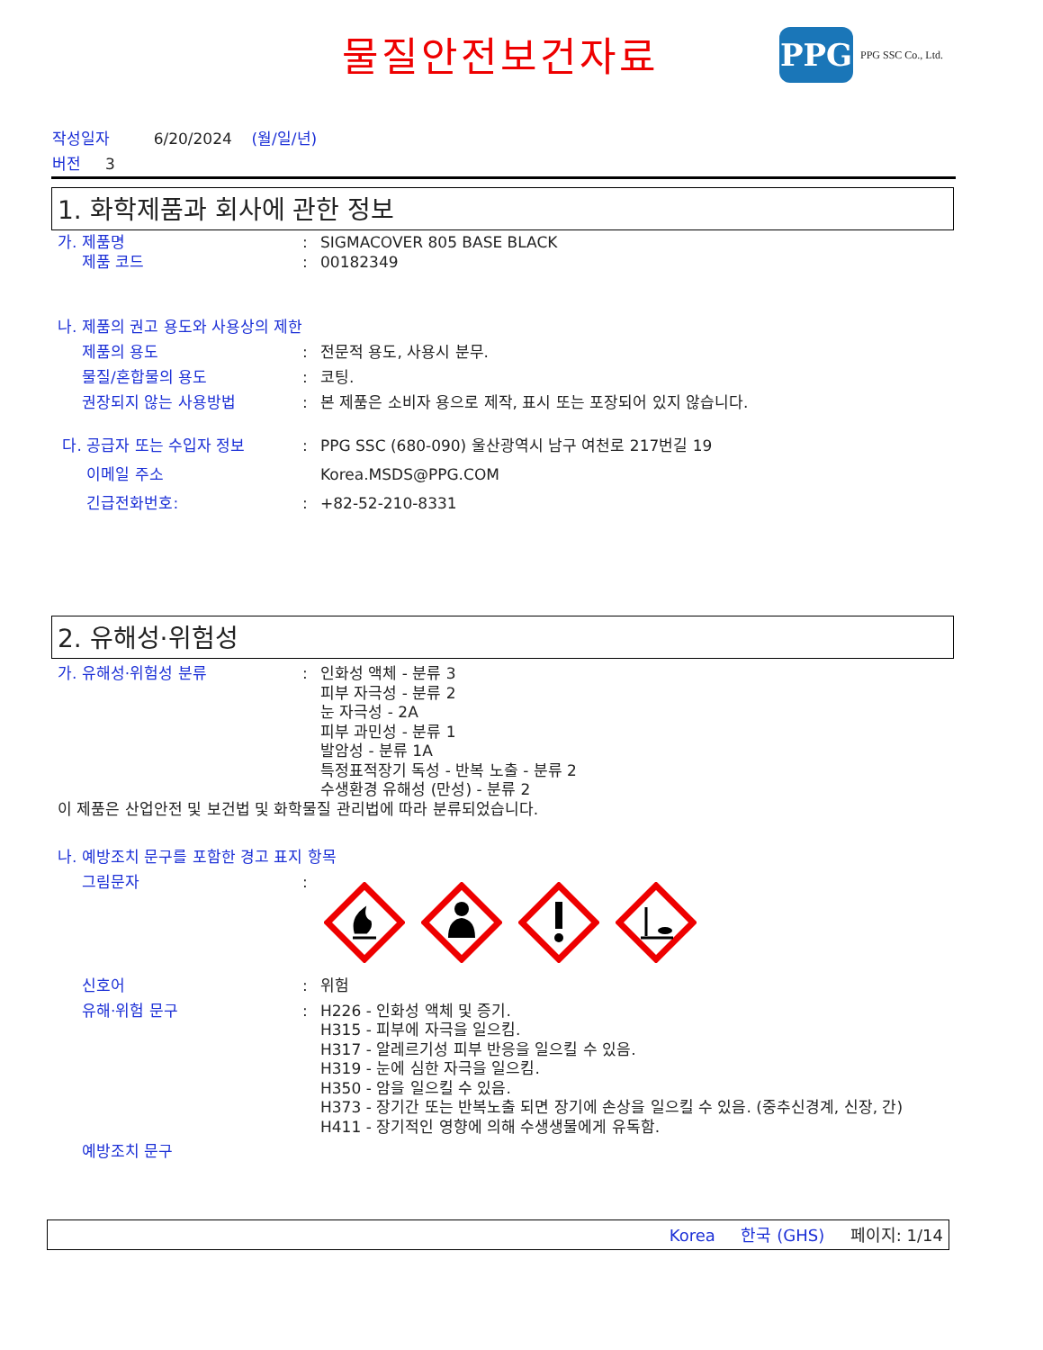물질안전보건자료
PPG
PPG SSC Co., Ltd.
작성일자 6/20/2024 (월/일/년)
버전 3
1. 화학제품과 회사에 관한 정보
가. 제품명 : SIGMACOVER 805 BASE BLACK
제품 코드 : 00182349
나. 제품의 권고 용도와 사용상의 제한
제품의 용도 : 전문적 용도, 사용시 분무.
물질/혼합물의 용도 : 코팅.
권장되지 않는 사용방법 : 본 제품은 소비자 용으로 제작, 표시 또는 포장되어 있지 않습니다.
다. 공급자 또는 수입자 정보 : PPG SSC (680-090) 울산광역시 남구 여천로 217번길 19
이메일 주소 Korea.MSDS@PPG.COM
긴급전화번호: : +82-52-210-8331
2. 유해성·위험성
가. 유해성·위험성 분류 : 인화성 액체 - 분류 3
피부 자극성 - 분류 2
눈 자극성 - 2A
피부 과민성 - 분류 1
발암성 - 분류 1A
특정표적장기 독성 - 반복 노출 - 분류 2
수생환경 유해성 (만성) - 분류 2
이 제품은 산업안전 및 보건법 및 화학물질 관리법에 따라 분류되었습니다.
나. 예방조치 문구를 포함한 경고 표지 항목
그림문자 :
신호어 : 위험
유해·위험 문구 : H226 - 인화성 액체 및 증기.
H315 - 피부에 자극을 일으킴.
H317 - 알레르기성 피부 반응을 일으킬 수 있음.
H319 - 눈에 심한 자극을 일으킴.
H350 - 암을 일으킬 수 있음.
H373 - 장기간 또는 반복노출 되면 장기에 손상을 일으킬 수 있음. (중추신경계, 신장, 간)
H411 - 장기적인 영향에 의해 수생생물에게 유독함.
예방조치 문구
Korea 한국 (GHS) 페이지: 1/14